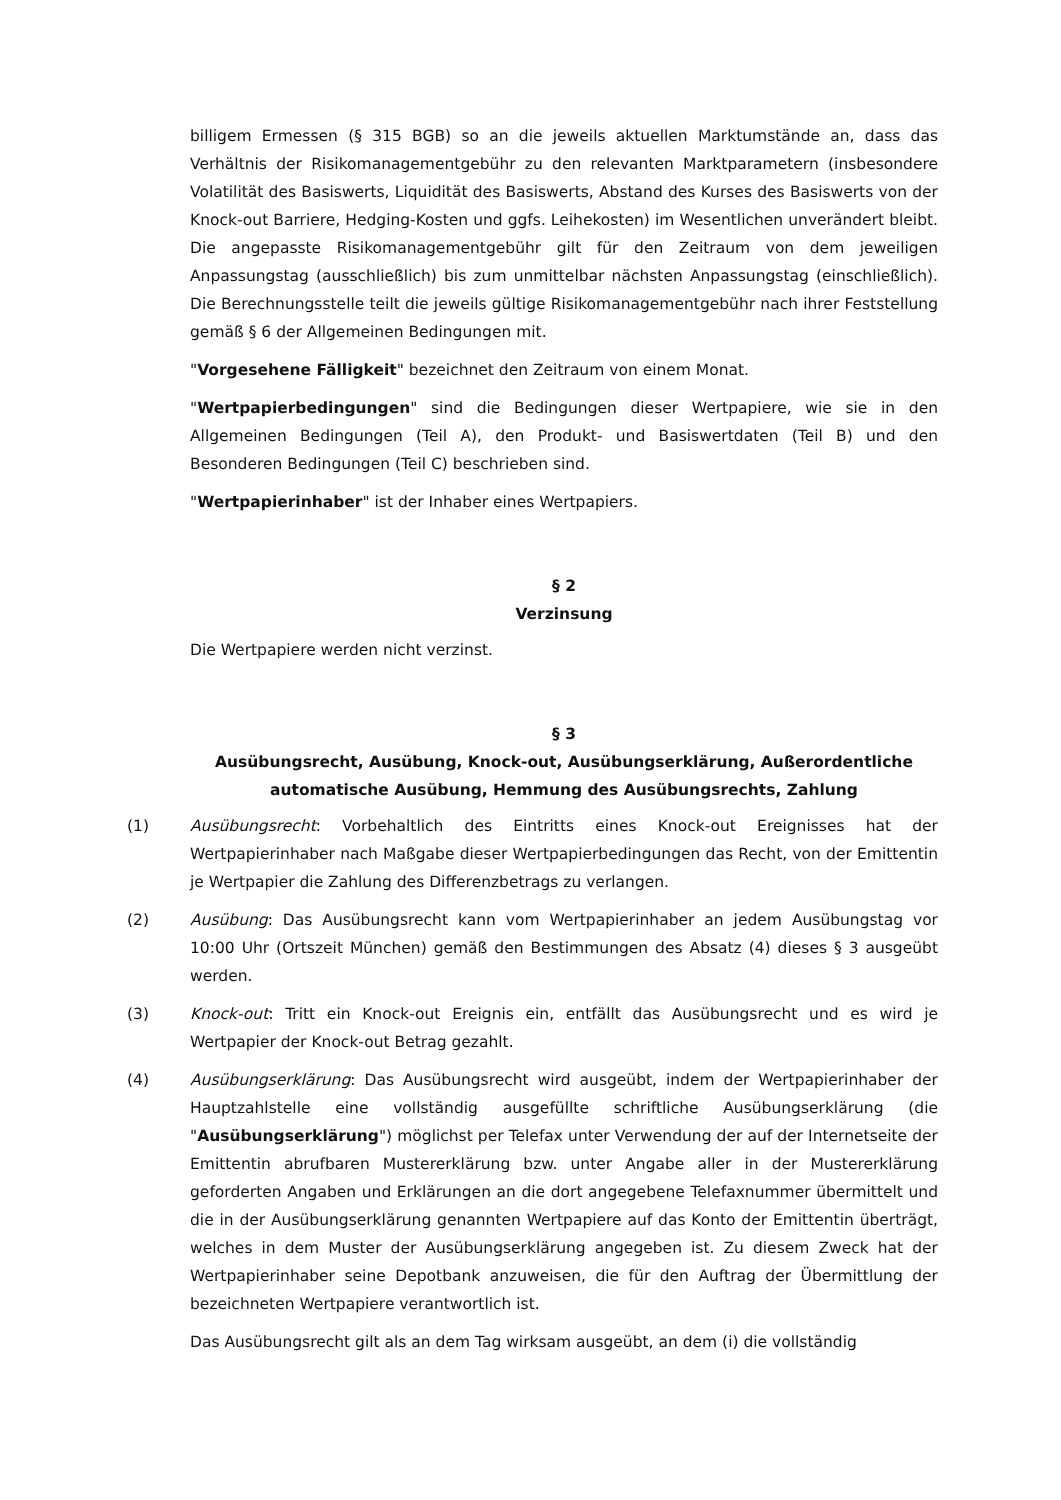billigem Ermessen (§ 315 BGB) so an die jeweils aktuellen Marktumstände an, dass das Verhältnis der Risikomanagementgebühr zu den relevanten Marktparametern (insbesondere Volatilität des Basiswerts, Liquidität des Basiswerts, Abstand des Kurses des Basiswerts von der Knock-out Barriere, Hedging-Kosten und ggfs. Leihekosten) im Wesentlichen unverändert bleibt. Die angepasste Risikomanagementgebühr gilt für den Zeitraum von dem jeweiligen Anpassungstag (ausschließlich) bis zum unmittelbar nächsten Anpassungstag (einschließlich). Die Berechnungsstelle teilt die jeweils gültige Risikomanagementgebühr nach ihrer Feststellung gemäß § 6 der Allgemeinen Bedingungen mit.
"Vorgesehene Fälligkeit" bezeichnet den Zeitraum von einem Monat.
"Wertpapierbedingungen" sind die Bedingungen dieser Wertpapiere, wie sie in den Allgemeinen Bedingungen (Teil A), den Produkt- und Basiswertdaten (Teil B) und den Besonderen Bedingungen (Teil C) beschrieben sind.
"Wertpapierinhaber" ist der Inhaber eines Wertpapiers.
§ 2
Verzinsung
Die Wertpapiere werden nicht verzinst.
§ 3
Ausübungsrecht, Ausübung, Knock-out, Ausübungserklärung, Außerordentliche automatische Ausübung, Hemmung des Ausübungsrechts, Zahlung
(1) Ausübungsrecht: Vorbehaltlich des Eintritts eines Knock-out Ereignisses hat der Wertpapierinhaber nach Maßgabe dieser Wertpapierbedingungen das Recht, von der Emittentin je Wertpapier die Zahlung des Differenzbetrags zu verlangen.
(2) Ausübung: Das Ausübungsrecht kann vom Wertpapierinhaber an jedem Ausübungstag vor 10:00 Uhr (Ortszeit München) gemäß den Bestimmungen des Absatz (4) dieses § 3 ausgeübt werden.
(3) Knock-out: Tritt ein Knock-out Ereignis ein, entfällt das Ausübungsrecht und es wird je Wertpapier der Knock-out Betrag gezahlt.
(4) Ausübungserklärung: Das Ausübungsrecht wird ausgeübt, indem der Wertpapierinhaber der Hauptzahlstelle eine vollständig ausgefüllte schriftliche Ausübungserklärung (die "Ausübungserklärung") möglichst per Telefax unter Verwendung der auf der Internetseite der Emittentin abrufbaren Mustererklärung bzw. unter Angabe aller in der Mustererklärung geforderten Angaben und Erklärungen an die dort angegebene Telefaxnummer übermittelt und die in der Ausübungserklärung genannten Wertpapiere auf das Konto der Emittentin überträgt, welches in dem Muster der Ausübungserklärung angegeben ist. Zu diesem Zweck hat der Wertpapierinhaber seine Depotbank anzuweisen, die für den Auftrag der Übermittlung der bezeichneten Wertpapiere verantwortlich ist.
Das Ausübungsrecht gilt als an dem Tag wirksam ausgeübt, an dem (i) die vollständig